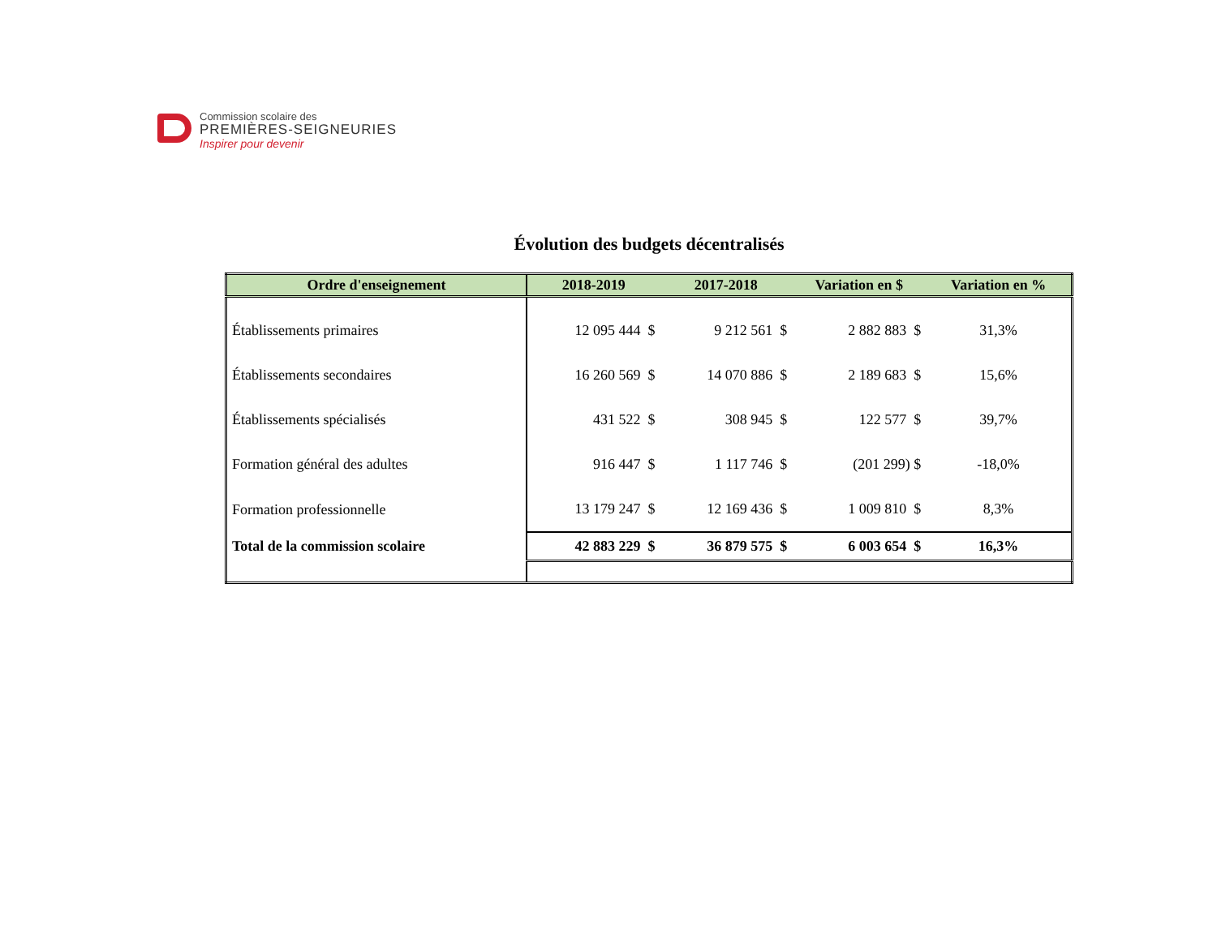Commission scolaire des
PREMIÈRES-SEIGNEURIES
Inspirer pour devenir
Évolution des budgets décentralisés
| Ordre d'enseignement | 2018-2019 | 2017-2018 | Variation en $ | Variation en % |
| --- | --- | --- | --- | --- |
| Établissements primaires | 12 095 444 $ | 9 212 561 $ | 2 882 883 $ | 31,3% |
| Établissements secondaires | 16 260 569 $ | 14 070 886 $ | 2 189 683 $ | 15,6% |
| Établissements spécialisés | 431 522 $ | 308 945 $ | 122 577 $ | 39,7% |
| Formation général des adultes | 916 447 $ | 1 117 746 $ | (201 299) $ | -18,0% |
| Formation professionnelle | 13 179 247 $ | 12 169 436 $ | 1 009 810 $ | 8,3% |
| Total de la commission scolaire | 42 883 229 $ | 36 879 575 $ | 6 003 654 $ | 16,3% |